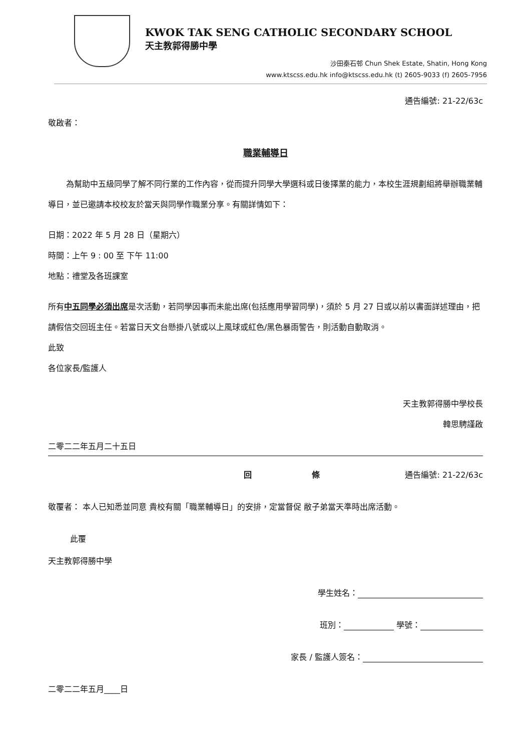KWOK TAK SENG CATHOLIC SECONDARY SCHOOL
天主教郭得勝中學
沙田秦石邨 Chun Shek Estate, Shatin, Hong Kong
www.ktscss.edu.hk info@ktscss.edu.hk (t) 2605-9033 (f) 2605-7956
通告編號: 21-22/63c
敬啟者：
職業輔導日
為幫助中五級同學了解不同行業的工作內容，從而提升同學大學選科或日後擇業的能力，本校生涯規劃組將舉辦職業輔導日，並已邀請本校校友於當天與同學作職業分享。有關詳情如下：
日期：2022 年 5 月 28 日（星期六）
時間：上午 9 : 00 至 下午 11:00
地點：禮堂及各班課室
所有中五同學必須出席是次活動，若同學因事而未能出席(包括應用學習同學)，須於 5 月 27 日或以前以書面詳述理由，把請假信交回班主任。若當日天文台懸掛八號或以上風球或紅色/黑色暴雨警告，則活動自動取消。
此致
各位家長/監護人
天主教郭得勝中學校長
韓思騁謹啟
二零二二年五月二十五日
回 條 通告編號: 21-22/63c
敬覆者： 本人已知悉並同意 貴校有關「職業輔導日」的安排，定當督促 敝子弟當天準時出席活動。
此覆
天主教郭得勝中學
學生姓名：
班別： 學號：
家長 / 監護人簽名：
二零二二年五月____日